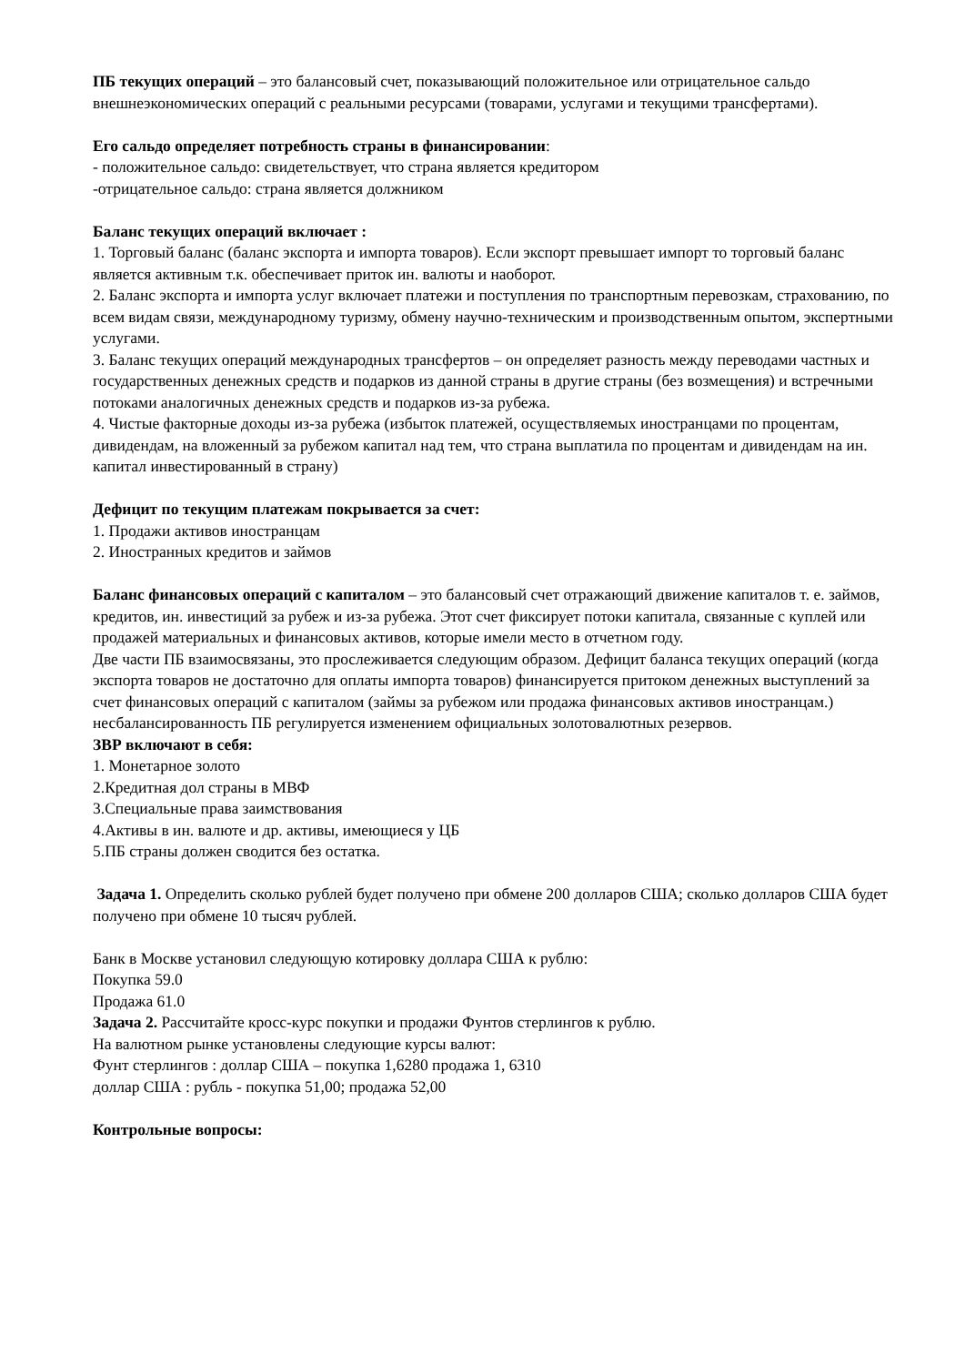ПБ текущих операций – это балансовый счет, показывающий положительное или отрицательное сальдо внешнеэкономических операций с реальными ресурсами (товарами, услугами и текущими трансфертами).
Его сальдо определяет потребность страны в финансировании:
- положительное сальдо: свидетельствует, что страна является кредитором
-отрицательное сальдо: страна является должником
Баланс текущих операций включает :
1. Торговый баланс (баланс экспорта и импорта товаров). Если экспорт превышает импорт то торговый баланс является активным т.к. обеспечивает приток ин. валюты и наоборот.
2. Баланс экспорта и импорта услуг включает платежи и поступления по транспортным перевозкам, страхованию, по всем видам связи, международному туризму, обмену научно-техническим и производственным опытом, экспертными услугами.
3. Баланс текущих операций международных трансфертов – он определяет разность между переводами частных и государственных денежных средств и подарков из данной страны в другие страны (без возмещения) и встречными потоками аналогичных денежных средств и подарков из-за рубежа.
4. Чистые факторные доходы из-за рубежа (избыток платежей, осуществляемых иностранцами по процентам, дивидендам, на вложенный за рубежом капитал над тем, что страна выплатила по процентам и дивидендам на ин. капитал инвестированный в страну)
Дефицит по текущим платежам покрывается за счет:
1. Продажи активов иностранцам
2. Иностранных кредитов и займов
Баланс финансовых операций с капиталом – это балансовый счет отражающий движение капиталов т. е. займов, кредитов, ин. инвестиций за рубеж и из-за рубежа. Этот счет фиксирует потоки капитала, связанные с куплей или продажей материальных и финансовых активов, которые имели место в отчетном году.
Две части ПБ взаимосвязаны, это прослеживается следующим образом. Дефицит баланса текущих операций (когда экспорта товаров не достаточно для оплаты импорта товаров) финансируется притоком денежных выступлений за счет финансовых операций с капиталом (займы за рубежом или продажа финансовых активов иностранцам.) несбалансированность ПБ регулируется изменением официальных золотовалютных резервов.
ЗВР включают в себя:
1. Монетарное золото
2.Кредитная дол страны в МВФ
3.Специальные права заимствования
4.Активы в ин. валюте и др. активы, имеющиеся у ЦБ
5.ПБ страны должен сводится без остатка.
Задача 1. Определить сколько рублей будет получено при обмене 200 долларов США; сколько долларов США будет получено при обмене 10 тысяч рублей.
Банк в Москве установил следующую котировку доллара США к рублю:
Покупка 59.0
Продажа 61.0
Задача 2. Рассчитайте кросс-курс покупки и продажи Фунтов стерлингов к рублю.
На валютном рынке установлены следующие курсы валют:
Фунт стерлингов : доллар США – покупка 1,6280 продажа 1, 6310
доллар США : рубль - покупка 51,00; продажа 52,00
Контрольные вопросы: